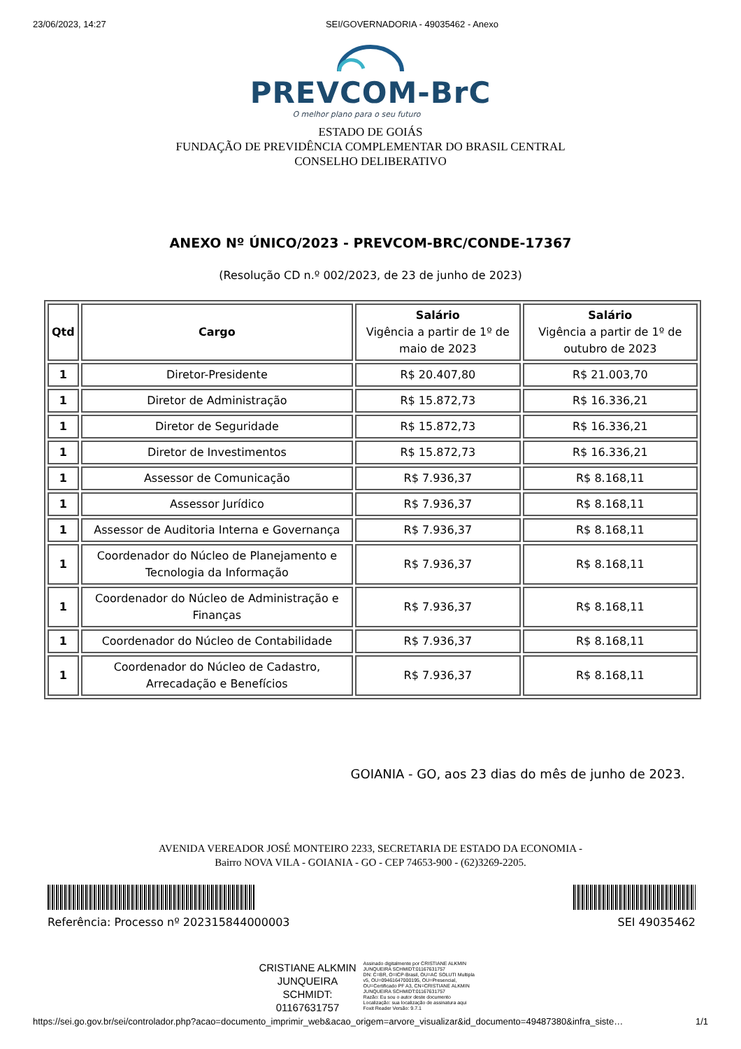23/06/2023, 14:27 SEI/GOVERNADORIA - 49035462 - Anexo
PREVCOM-BrC
O melhor plano para o seu futuro
ESTADO DE GOIÁS
FUNDAÇÃO DE PREVIDÊNCIA COMPLEMENTAR DO BRASIL CENTRAL
CONSELHO DELIBERATIVO
ANEXO Nº ÚNICO/2023 - PREVCOM-BRC/CONDE-17367
(Resolução CD n.º 002/2023, de 23 de junho de 2023)
| Qtd | Cargo | Salário Vigência a partir de 1º de maio de 2023 | Salário Vigência a partir de 1º de outubro de 2023 |
| --- | --- | --- | --- |
| 1 | Diretor-Presidente | R$ 20.407,80 | R$ 21.003,70 |
| 1 | Diretor de Administração | R$ 15.872,73 | R$ 16.336,21 |
| 1 | Diretor de Seguridade | R$ 15.872,73 | R$ 16.336,21 |
| 1 | Diretor de Investimentos | R$ 15.872,73 | R$ 16.336,21 |
| 1 | Assessor de Comunicação | R$ 7.936,37 | R$ 8.168,11 |
| 1 | Assessor Jurídico | R$ 7.936,37 | R$ 8.168,11 |
| 1 | Assessor de Auditoria Interna e Governança | R$ 7.936,37 | R$ 8.168,11 |
| 1 | Coordenador do Núcleo de Planejamento e Tecnologia da Informação | R$ 7.936,37 | R$ 8.168,11 |
| 1 | Coordenador do Núcleo de Administração e Finanças | R$ 7.936,37 | R$ 8.168,11 |
| 1 | Coordenador do Núcleo de Contabilidade | R$ 7.936,37 | R$ 8.168,11 |
| 1 | Coordenador do Núcleo de Cadastro, Arrecadação e Benefícios | R$ 7.936,37 | R$ 8.168,11 |
GOIANIA - GO, aos 23 dias do mês de junho de 2023.
AVENIDA VEREADOR JOSÉ MONTEIRO 2233, SECRETARIA DE ESTADO DA ECONOMIA -
Bairro NOVA VILA - GOIANIA - GO - CEP 74653-900 - (62)3269-2205.
Referência: Processo nº 202315844000003 SEI 49035462
CRISTIANE ALKMIN
JUNQUEIRA
SCHMIDT:
01167631757
Assinado digitalmente por CRISTIANE ALKMIN JUNQUEIRA SCHMIDT:01167631757
DN: C=BR, O=ICP-Brasil, OU=AC SOLUTI Multipla v5, OU=09461647000195, OU=Presencial, OU=Certificado PF A3, CN=CRISTIANE ALKMIN JUNQUEIRA SCHMIDT:01167631757
Razão: Eu sou o autor deste documento
Localização: sua localização de assinatura aqui
Foxit Reader Versão: 9.7.1
https://sei.go.gov.br/sei/controlador.php?acao=documento_imprimir_web&acao_origem=arvore_visualizar&id_documento=49487380&infra_siste… 1/1